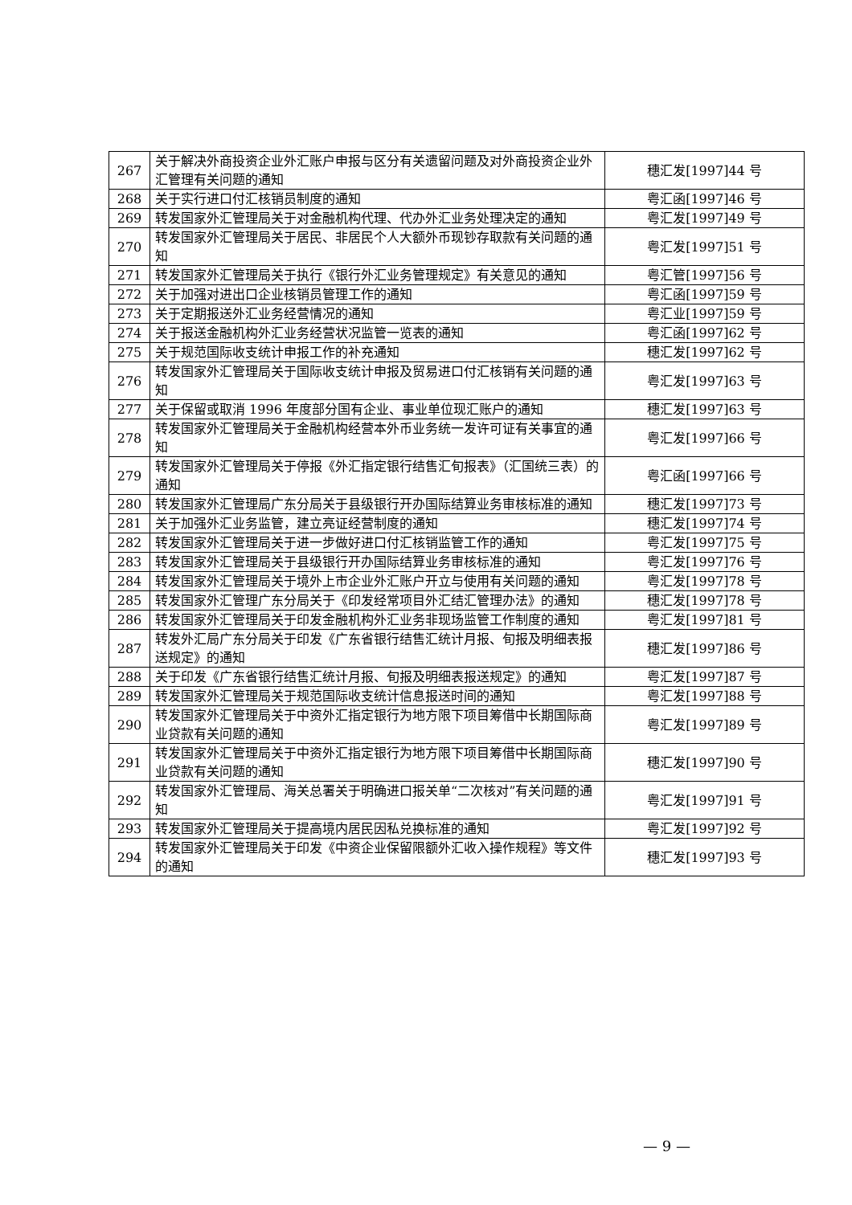| 267 | 关于解决外商投资企业外汇账户申报与区分有关遗留问题及对外商投资企业外汇管理有关问题的通知 | 穗汇发[1997]44 号 |
| 268 | 关于实行进口付汇核销员制度的通知 | 粤汇函[1997]46 号 |
| 269 | 转发国家外汇管理局关于对金融机构代理、代办外汇业务处理决定的通知 | 粤汇发[1997]49 号 |
| 270 | 转发国家外汇管理局关于居民、非居民个人大额外币现钞存取款有关问题的通知 | 粤汇发[1997]51 号 |
| 271 | 转发国家外汇管理局关于执行《银行外汇业务管理规定》有关意见的通知 | 粤汇管[1997]56 号 |
| 272 | 关于加强对进出口企业核销员管理工作的通知 | 粤汇函[1997]59 号 |
| 273 | 关于定期报送外汇业务经营情况的通知 | 粤汇业[1997]59 号 |
| 274 | 关于报送金融机构外汇业务经营状况监管一览表的通知 | 粤汇函[1997]62 号 |
| 275 | 关于规范国际收支统计申报工作的补充通知 | 穗汇发[1997]62 号 |
| 276 | 转发国家外汇管理局关于国际收支统计申报及贸易进口付汇核销有关问题的通知 | 粤汇发[1997]63 号 |
| 277 | 关于保留或取消 1996 年度部分国有企业、事业单位现汇账户的通知 | 穗汇发[1997]63 号 |
| 278 | 转发国家外汇管理局关于金融机构经营本外币业务统一发许可证有关事宜的通知 | 粤汇发[1997]66 号 |
| 279 | 转发国家外汇管理局关于停报《外汇指定银行结售汇旬报表》（汇国统三表）的通知 | 粤汇函[1997]66 号 |
| 280 | 转发国家外汇管理局广东分局关于县级银行开办国际结算业务审核标准的通知 | 穗汇发[1997]73 号 |
| 281 | 关于加强外汇业务监管，建立亮证经营制度的通知 | 穗汇发[1997]74 号 |
| 282 | 转发国家外汇管理局关于进一步做好进口付汇核销监管工作的通知 | 粤汇发[1997]75 号 |
| 283 | 转发国家外汇管理局关于县级银行开办国际结算业务审核标准的通知 | 粤汇发[1997]76 号 |
| 284 | 转发国家外汇管理局关于境外上市企业外汇账户开立与使用有关问题的通知 | 粤汇发[1997]78 号 |
| 285 | 转发国家外汇管理广东分局关于《印发经常项目外汇结汇管理办法》的通知 | 穗汇发[1997]78 号 |
| 286 | 转发国家外汇管理局关于印发金融机构外汇业务非现场监管工作制度的通知 | 粤汇发[1997]81 号 |
| 287 | 转发外汇局广东分局关于印发《广东省银行结售汇统计月报、旬报及明细表报送规定》的通知 | 穗汇发[1997]86 号 |
| 288 | 关于印发《广东省银行结售汇统计月报、旬报及明细表报送规定》的通知 | 粤汇发[1997]87 号 |
| 289 | 转发国家外汇管理局关于规范国际收支统计信息报送时间的通知 | 粤汇发[1997]88 号 |
| 290 | 转发国家外汇管理局关于中资外汇指定银行为地方限下项目筹借中长期国际商业贷款有关问题的通知 | 粤汇发[1997]89 号 |
| 291 | 转发国家外汇管理局关于中资外汇指定银行为地方限下项目筹借中长期国际商业贷款有关问题的通知 | 穗汇发[1997]90 号 |
| 292 | 转发国家外汇管理局、海关总署关于明确进口报关单“二次核对”有关问题的通知 | 粤汇发[1997]91 号 |
| 293 | 转发国家外汇管理局关于提高境内居民因私兑换标准的通知 | 粤汇发[1997]92 号 |
| 294 | 转发国家外汇管理局关于印发《中资企业保留限额外汇收入操作规程》等文件的通知 | 穗汇发[1997]93 号 |
— 9 —